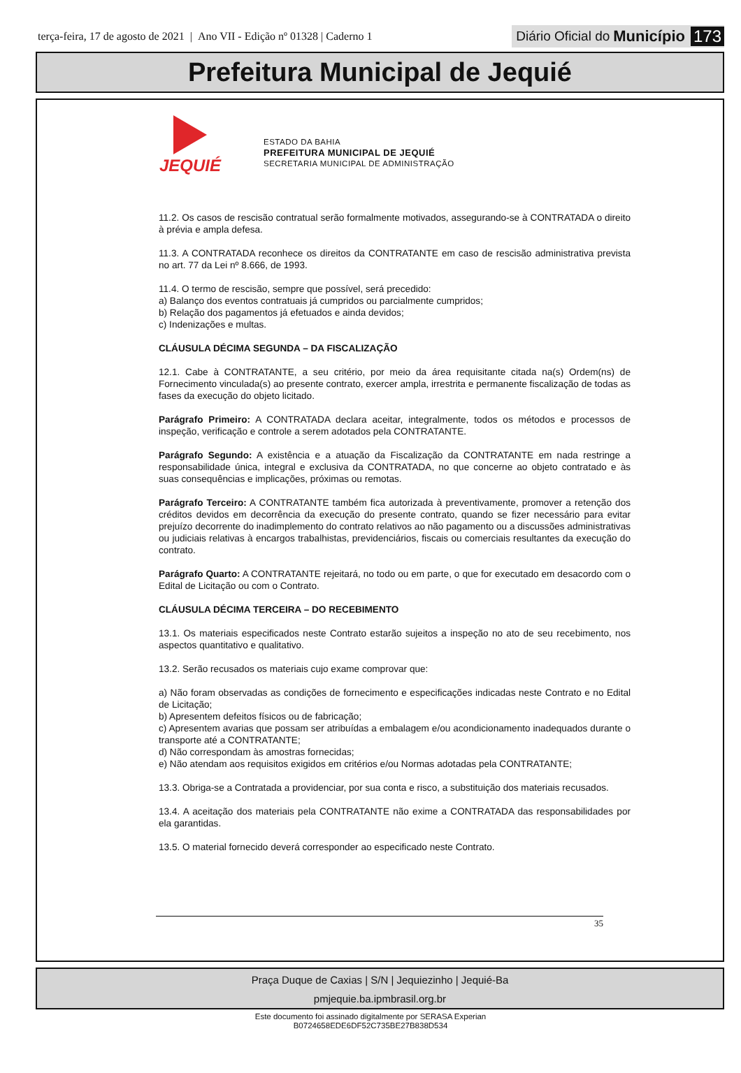terça-feira, 17 de agosto de 2021 | Ano VII - Edição nº 01328 | Caderno 1
Diário Oficial do Município 173
Prefeitura Municipal de Jequié
JEQUIÉ
ESTADO DA BAHIA
PREFEITURA MUNICIPAL DE JEQUIÉ
SECRETARIA MUNICIPAL DE ADMINISTRAÇÃO
11.2. Os casos de rescisão contratual serão formalmente motivados, assegurando-se à CONTRATADA o direito à prévia e ampla defesa.
11.3. A CONTRATADA reconhece os direitos da CONTRATANTE em caso de rescisão administrativa prevista no art. 77 da Lei nº 8.666, de 1993.
11.4. O termo de rescisão, sempre que possível, será precedido:
a) Balanço dos eventos contratuais já cumpridos ou parcialmente cumpridos;
b) Relação dos pagamentos já efetuados e ainda devidos;
c) Indenizações e multas.
CLÁUSULA DÉCIMA SEGUNDA – DA FISCALIZAÇÃO
12.1. Cabe à CONTRATANTE, a seu critério, por meio da área requisitante citada na(s) Ordem(ns) de Fornecimento vinculada(s) ao presente contrato, exercer ampla, irrestrita e permanente fiscalização de todas as fases da execução do objeto licitado.
Parágrafo Primeiro: A CONTRATADA declara aceitar, integralmente, todos os métodos e processos de inspeção, verificação e controle a serem adotados pela CONTRATANTE.
Parágrafo Segundo: A existência e a atuação da Fiscalização da CONTRATANTE em nada restringe a responsabilidade única, integral e exclusiva da CONTRATADA, no que concerne ao objeto contratado e às suas consequências e implicações, próximas ou remotas.
Parágrafo Terceiro: A CONTRATANTE também fica autorizada à preventivamente, promover a retenção dos créditos devidos em decorrência da execução do presente contrato, quando se fizer necessário para evitar prejuízo decorrente do inadimplemento do contrato relativos ao não pagamento ou a discussões administrativas ou judiciais relativas à encargos trabalhistas, previdenciários, fiscais ou comerciais resultantes da execução do contrato.
Parágrafo Quarto: A CONTRATANTE rejeitará, no todo ou em parte, o que for executado em desacordo com o Edital de Licitação ou com o Contrato.
CLÁUSULA DÉCIMA TERCEIRA – DO RECEBIMENTO
13.1. Os materiais especificados neste Contrato estarão sujeitos a inspeção no ato de seu recebimento, nos aspectos quantitativo e qualitativo.
13.2. Serão recusados os materiais cujo exame comprovar que:
a) Não foram observadas as condições de fornecimento e especificações indicadas neste Contrato e no Edital de Licitação;
b) Apresentem defeitos físicos ou de fabricação;
c) Apresentem avarias que possam ser atribuídas a embalagem e/ou acondicionamento inadequados durante o transporte até a CONTRATANTE;
d) Não correspondam às amostras fornecidas;
e) Não atendam aos requisitos exigidos em critérios e/ou Normas adotadas pela CONTRATANTE;
13.3. Obriga-se a Contratada a providenciar, por sua conta e risco, a substituição dos materiais recusados.
13.4. A aceitação dos materiais pela CONTRATANTE não exime a CONTRATADA das responsabilidades por ela garantidas.
13.5. O material fornecido deverá corresponder ao especificado neste Contrato.
35
Praça Duque de Caxias | S/N | Jequiezinho | Jequié-Ba
pmjequie.ba.ipmbrasil.org.br
Este documento foi assinado digitalmente por SERASA Experian
B0724658EDE6DF52C735BE27B838D534